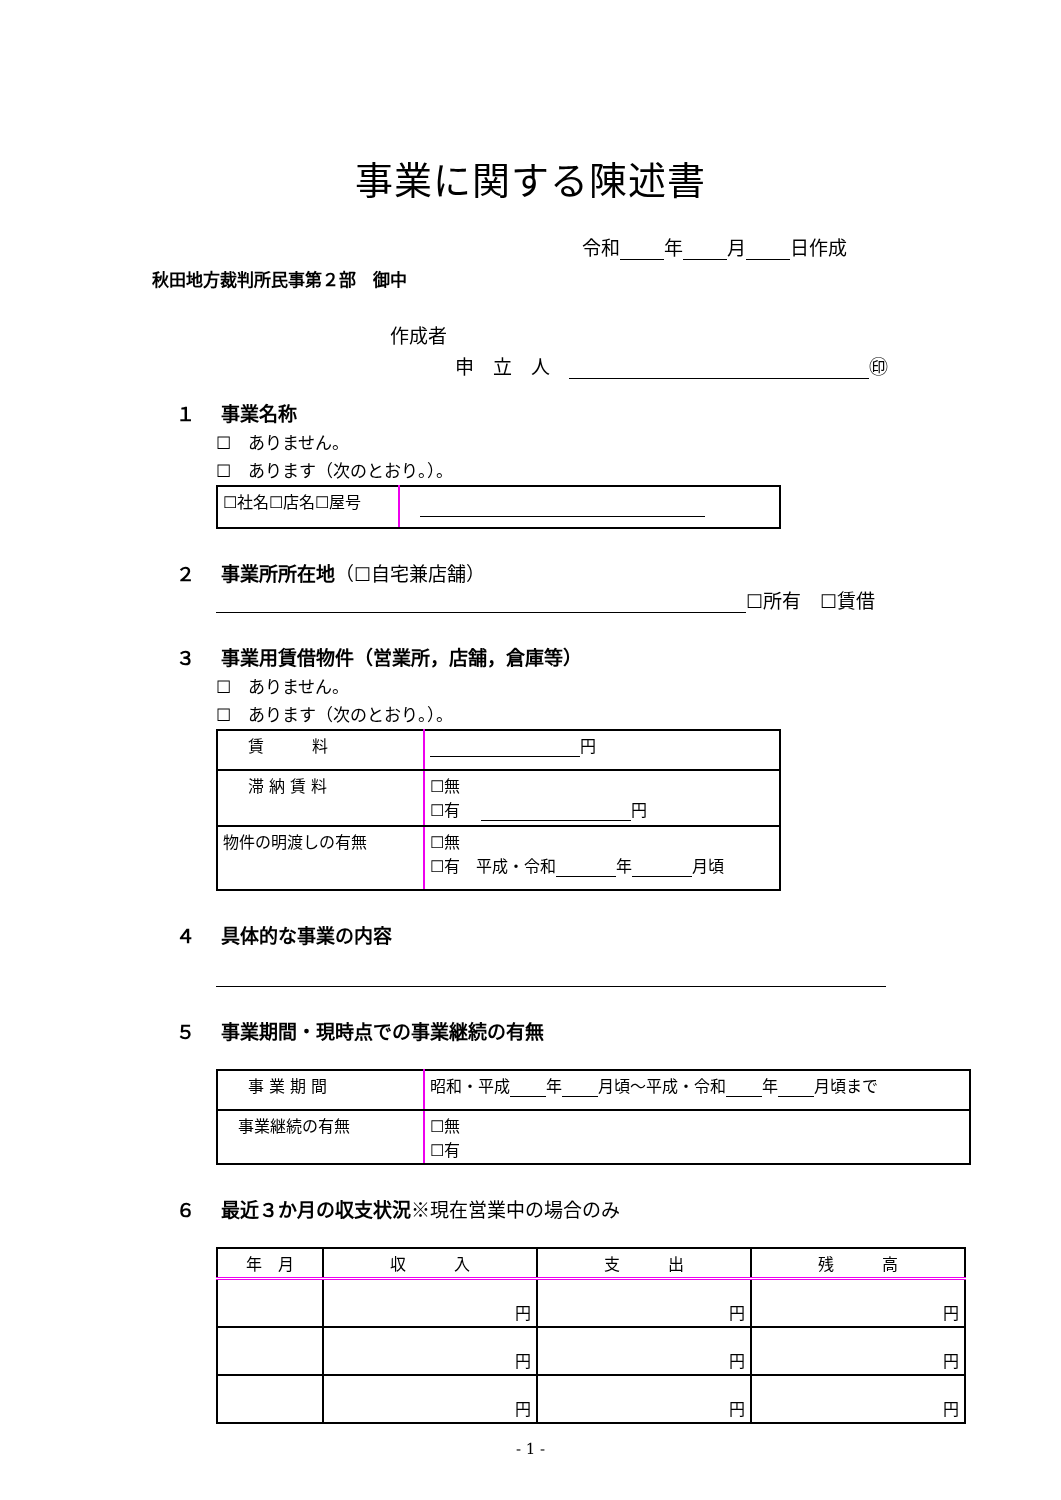事業に関する陳述書
令和 年 月 日作成
秋田地方裁判所民事第２部　御中
作成者
申　立　人　 ㊞
１　 事業名称
☐　ありません。
☐　あります（次のとおり。）。
| ☐社名☐店名☐屋号 | |
２　 事業所所在地（☐自宅兼店舗）
☐所有　☐賃借
３　 事業用賃借物件（営業所，店舗，倉庫等）
☐　ありません。
☐　あります（次のとおり。）。
| 賃 料 | 円 |
| 滞 納 賃 料 | ☐無 ☐有 円 |
| 物件の明渡しの有無 | ☐無 ☐有 平成・令和 年 月頃 |
４　 具体的な事業の内容
５　 事業期間・現時点での事業継続の有無
| 事 業 期 間 | 昭和・平成 年 月頃～平成・令和 年 月頃まで |
| 事業継続の有無 | ☐無 ☐有 |
６　 最近３か月の収支状況※現在営業中の場合のみ
| 年 月 | 収 入 | 支 出 | 残 高 |
| | 円 | 円 | 円 |
| | 円 | 円 | 円 |
| | 円 | 円 | 円 |
- 1 -